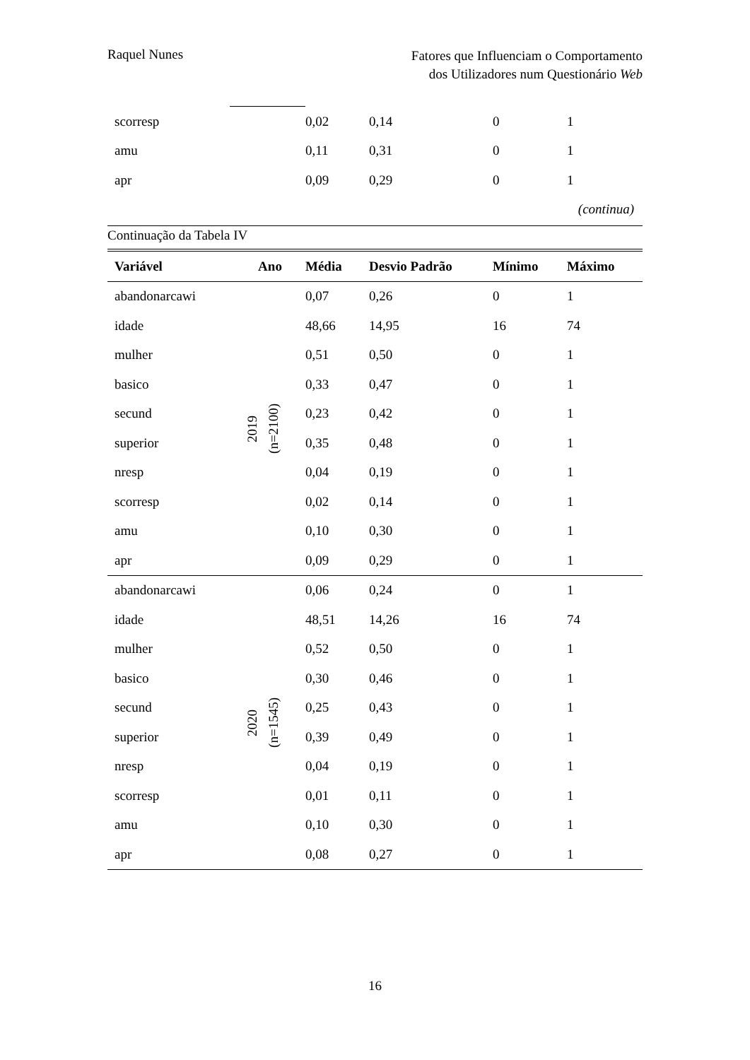Raquel Nunes
Fatores que Influenciam o Comportamento
dos Utilizadores num Questionário Web
| scorresp | | 0,02 | 0,14 | 0 | 1 |
| amu | | 0,11 | 0,31 | 0 | 1 |
| apr | | 0,09 | 0,29 | 0 | 1 |
| (continua) | | | | | |
Continuação da Tabela IV
| Variável | Ano | Média | Desvio Padrão | Mínimo | Máximo |
| --- | --- | --- | --- | --- | --- |
| abandonarcawi | 2019 (n=2100) | 0,07 | 0,26 | 0 | 1 |
| idade | | 48,66 | 14,95 | 16 | 74 |
| mulher | | 0,51 | 0,50 | 0 | 1 |
| basico | | 0,33 | 0,47 | 0 | 1 |
| secund | | 0,23 | 0,42 | 0 | 1 |
| superior | | 0,35 | 0,48 | 0 | 1 |
| nresp | | 0,04 | 0,19 | 0 | 1 |
| scorresp | | 0,02 | 0,14 | 0 | 1 |
| amu | | 0,10 | 0,30 | 0 | 1 |
| apr | | 0,09 | 0,29 | 0 | 1 |
| abandonarcawi | 2020 (n=1545) | 0,06 | 0,24 | 0 | 1 |
| idade | | 48,51 | 14,26 | 16 | 74 |
| mulher | | 0,52 | 0,50 | 0 | 1 |
| basico | | 0,30 | 0,46 | 0 | 1 |
| secund | | 0,25 | 0,43 | 0 | 1 |
| superior | | 0,39 | 0,49 | 0 | 1 |
| nresp | | 0,04 | 0,19 | 0 | 1 |
| scorresp | | 0,01 | 0,11 | 0 | 1 |
| amu | | 0,10 | 0,30 | 0 | 1 |
| apr | | 0,08 | 0,27 | 0 | 1 |
16